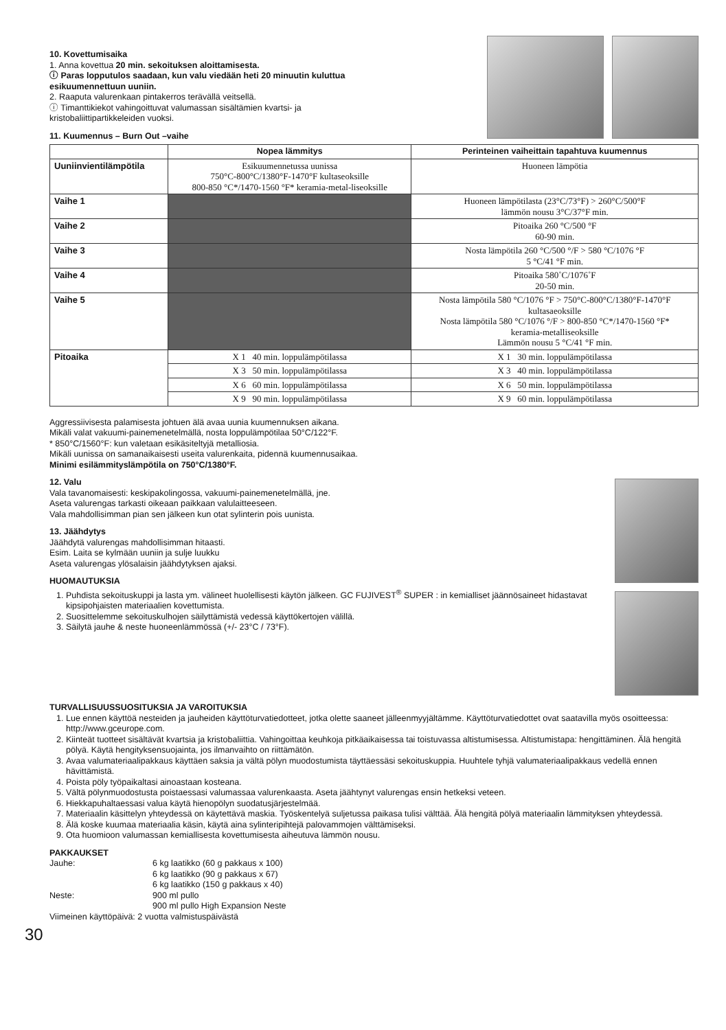10. Kovettumisaika
1. Anna kovettua 20 min. sekoituksen aloittamisesta.
ⓘ Paras lopputulos saadaan, kun valu viedään heti 20 minuutin kuluttua esikuumennettuun uuniin.
2. Raaputa valurenkaan pintakerros terävällä veitsellä.
ⓘ Timanttikiekot vahingoittuvat valumassan sisältämien kvartsi- ja kristobaliittipartikkeleiden vuoksi.
11. Kuumennus – Burn Out –vaihe
| | Nopea lämmitys | Perinteinen vaiheittain tapahtuva kuumennus |
| --- | --- | --- |
| Uuniinvientilämpötila | Esikuumennetussa uunissa 750°C-800°C/1380°F-1470°F kultaseoksille 800-850 °C*/1470-1560 °F* keramia-metal-liseoksille | Huoneen lämpötia |
| Vaihe 1 | | Huoneen lämpötilasta (23°C/73°F) > 260°C/500°F lämmön nousu 3°C/37°F min. |
| Vaihe 2 | | Pitoaika 260 °C/500 °F 60-90 min. |
| Vaihe 3 | | Nosta lämpötila 260 °C/500 °/F > 580 °C/1076 °F 5 °C/41 °F min. |
| Vaihe 4 | | Pitoaika 580˚C/1076˚F 20-50 min. |
| Vaihe 5 | | Nosta lämpötila 580 °C/1076 °F > 750°C-800°C/1380°F-1470°F kultasaeoksille Nosta lämpötila 580 °C/1076 °/F > 800-850 °C*/1470-1560 °F* keramia-metalliseoksille Lämmön nousu 5 °C/41 °F min. |
| Pitoaika | X 1 40 min. loppulämpötilassa | X 1 30 min. loppulämpötilassa |
| | X 3 50 min. loppulämpötilassa | X 3 40 min. loppulämpötilassa |
| | X 6 60 min. loppulämpötilassa | X 6 50 min. loppulämpötilassa |
| | X 9 90 min. loppulämpötilassa | X 9 60 min. loppulämpötilassa |
Aggressiivisesta palamisesta johtuen älä avaa uunia kuumennuksen aikana.
Mikäli valat vakuumi-painemenetelmällä, nosta loppulämpötilaa 50°C/122°F.
* 850°C/1560°F: kun valetaan esikäsiteltyjä metalliosia.
Mikäli uunissa on samanaikaisesti useita valurenkaita, pidennä kuumennusaikaa.
Minimi esilämmityslämpötila on 750°C/1380°F.
12. Valu
Vala tavanomaisesti: keskipakolingossa, vakuumi-painemenetelmällä, jne.
Aseta valurengas tarkasti oikeaan paikkaan valulaitteeseen.
Vala mahdollisimman pian sen jälkeen kun otat sylinterin pois uunista.
13. Jäähdytys
Jäähdytä valurengas mahdollisimman hitaasti.
Esim. Laita se kylmään uuniin ja sulje luukku
Aseta valurengas ylösalaisin jäähdytyksen ajaksi.
HUOMAUTUKSIA
1. Puhdista sekoituskuppi ja lasta ym. välineet huolellisesti käytön jälkeen. GC FUJIVEST<sup>®</sup> SUPER : in kemialliset jäännösaineet hidastavat kipsipohjaisten materiaalien kovettumista.
2. Suosittelemme sekoituskulhojen säilyttämistä vedessä käyttökertojen välillä.
3. Säilytä jauhe & neste huoneenlämmössä (+/- 23°C / 73°F).
TURVALLISUUSSUOSITUKSIA JA VAROITUKSIA
1. Lue ennen käyttöä nesteiden ja jauheiden käyttöturvatiedotteet, jotka olette saaneet jälleenmyyjältämme. Käyttöturvatiedottet ovat saatavilla myös osoitteessa: http://www.gceurope.com.
2. Kiinteät tuotteet sisältävät kvartsia ja kristobaliittia. Vahingoittaa keuhkoja pitkäaikaisessa tai toistuvassa altistumisessa. Altistumistapa: hengittäminen. Älä hengitä pölyä. Käytä hengityksensuojainta, jos ilmanvaihto on riittämätön.
3. Avaa valumateriaalipakkaus käyttäen saksia ja vältä pölyn muodostumista täyttäessäsi sekoituskuppia. Huuhtele tyhjä valumateriaalipakkaus vedellä ennen hävittämistä.
4. Poista pöly työpaikaltasi ainoastaan kosteana.
5. Vältä pölynmuodostusta poistaessasi valumassaa valurenkaasta. Aseta jäähtynyt valurengas ensin hetkeksi veteen.
6. Hiekkapuhaltaessasi valua käytä hienopölyn suodatusjärjestelmää.
7. Materiaalin käsittelyn yhteydessä on käytettävä maskia. Työskentelyä suljetussa paikasa tulisi välttää. Älä hengitä pölyä materiaalin lämmityksen yhteydessä.
8. Älä koske kuumaa materiaalia käsin, käytä aina sylinteripihtejä palovammojen välttämiseksi.
9. Ota huomioon valumassan kemiallisesta kovettumisesta aiheutuva lämmön nousu.
PAKKAUKSET
| Jauhe: | 6 kg laatikko (60 g pakkaus x 100) |
| | 6 kg laatikko (90 g pakkaus x 67) |
| | 6 kg laatikko (150 g pakkaus x 40) |
| Neste: | 900 ml pullo |
| | 900 ml pullo High Expansion Neste |
Viimeinen käyttöpäivä: 2 vuotta valmistuspäivästä
30